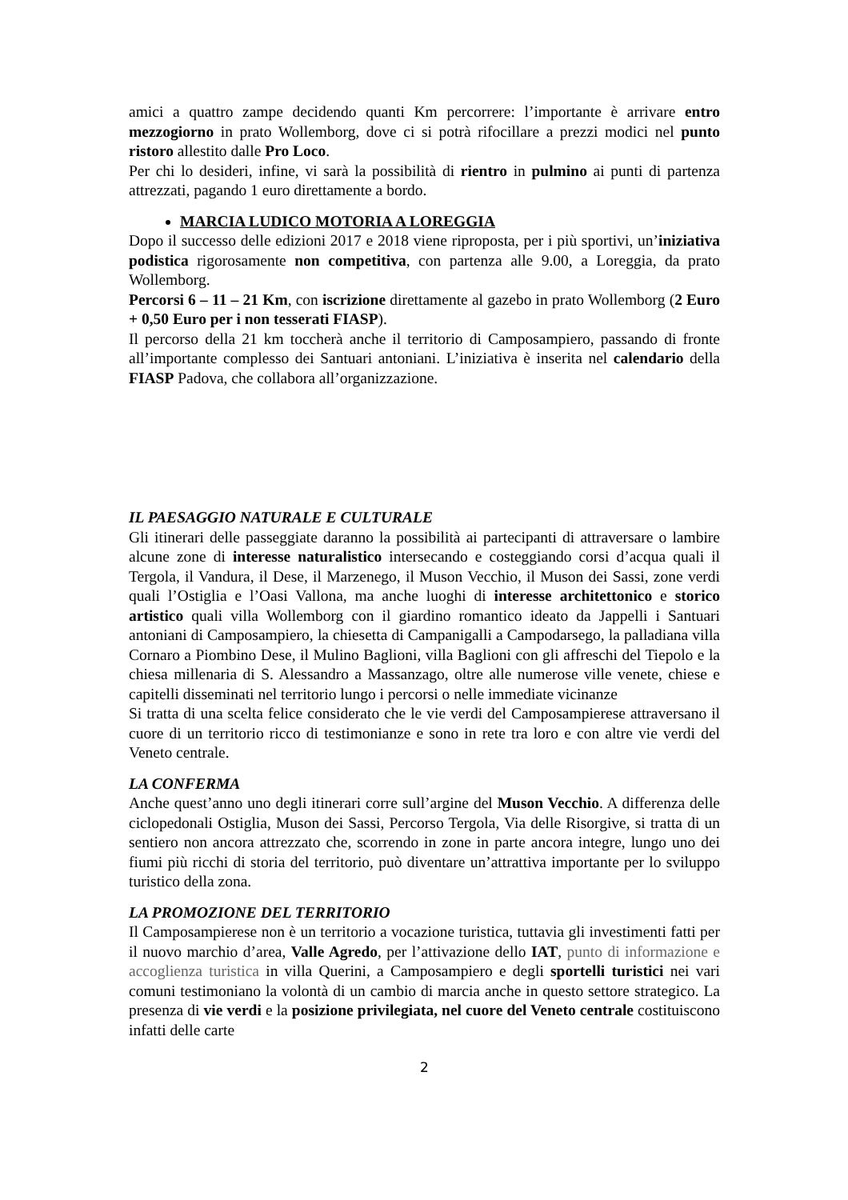amici a quattro zampe decidendo quanti Km percorrere: l’importante è arrivare entro mezzogiorno in prato Wollemborg, dove ci si potrà rifocillare a prezzi modici nel punto ristoro allestito dalle Pro Loco.
Per chi lo desideri, infine, vi sarà la possibilità di rientro in pulmino ai punti di partenza attrezzati, pagando 1 euro direttamente a bordo.
MARCIA LUDICO MOTORIA A LOREGGIA
Dopo il successo delle edizioni 2017 e 2018 viene riproposta, per i più sportivi, un’iniziativa podistica rigorosamente non competitiva, con partenza alle 9.00, a Loreggia, da prato Wollemborg.
Percorsi 6 – 11 – 21 Km, con iscrizione direttamente al gazebo in prato Wollemborg (2 Euro + 0,50 Euro per i non tesserati FIASP).
Il percorso della 21 km toccherà anche il territorio di Camposampiero, passando di fronte all’importante complesso dei Santuari antoniani. L’iniziativa è inserita nel calendario della FIASP Padova, che collabora all’organizzazione.
IL PAESAGGIO NATURALE E CULTURALE
Gli itinerari delle passeggiate daranno la possibilità ai partecipanti di attraversare o lambire alcune zone di interesse naturalistico intersecando e costeggiando corsi d’acqua quali il Tergola, il Vandura, il Dese, il Marzenego, il Muson Vecchio, il Muson dei Sassi, zone verdi quali l’Ostiglia e l’Oasi Vallona, ma anche luoghi di interesse architettonico e storico artistico quali villa Wollemborg con il giardino romantico ideato da Jappelli i Santuari antoniani di Camposampiero, la chiesetta di Campanigalli a Campodarsego, la palladiana villa Cornaro a Piombino Dese, il Mulino Baglioni, villa Baglioni con gli affreschi del Tiepolo e la chiesa millenaria di S. Alessandro a Massanzago, oltre alle numerose ville venete, chiese e capitelli disseminati nel territorio lungo i percorsi o nelle immediate vicinanze
Si tratta di una scelta felice considerato che le vie verdi del Camposampierese attraversano il cuore di un territorio ricco di testimonianze e sono in rete tra loro e con altre vie verdi del Veneto centrale.
LA CONFERMA
Anche quest’anno uno degli itinerari corre sull’argine del Muson Vecchio. A differenza delle ciclopedonali Ostiglia, Muson dei Sassi, Percorso Tergola, Via delle Risorgive, si tratta di un sentiero non ancora attrezzato che, scorrendo in zone in parte ancora integre, lungo uno dei fiumi più ricchi di storia del territorio, può diventare un’attrattiva importante per lo sviluppo turistico della zona.
LA PROMOZIONE DEL TERRITORIO
Il Camposampierese non è un territorio a vocazione turistica, tuttavia gli investimenti fatti per il nuovo marchio d’area, Valle Agredo, per l’attivazione dello IAT, punto di informazione e accoglienza turistica in villa Querini, a Camposampiero e degli sportelli turistici nei vari comuni testimoniano la volontà di un cambio di marcia anche in questo settore strategico. La presenza di vie verdi e la posizione privilegiata, nel cuore del Veneto centrale costituiscono infatti delle carte
2